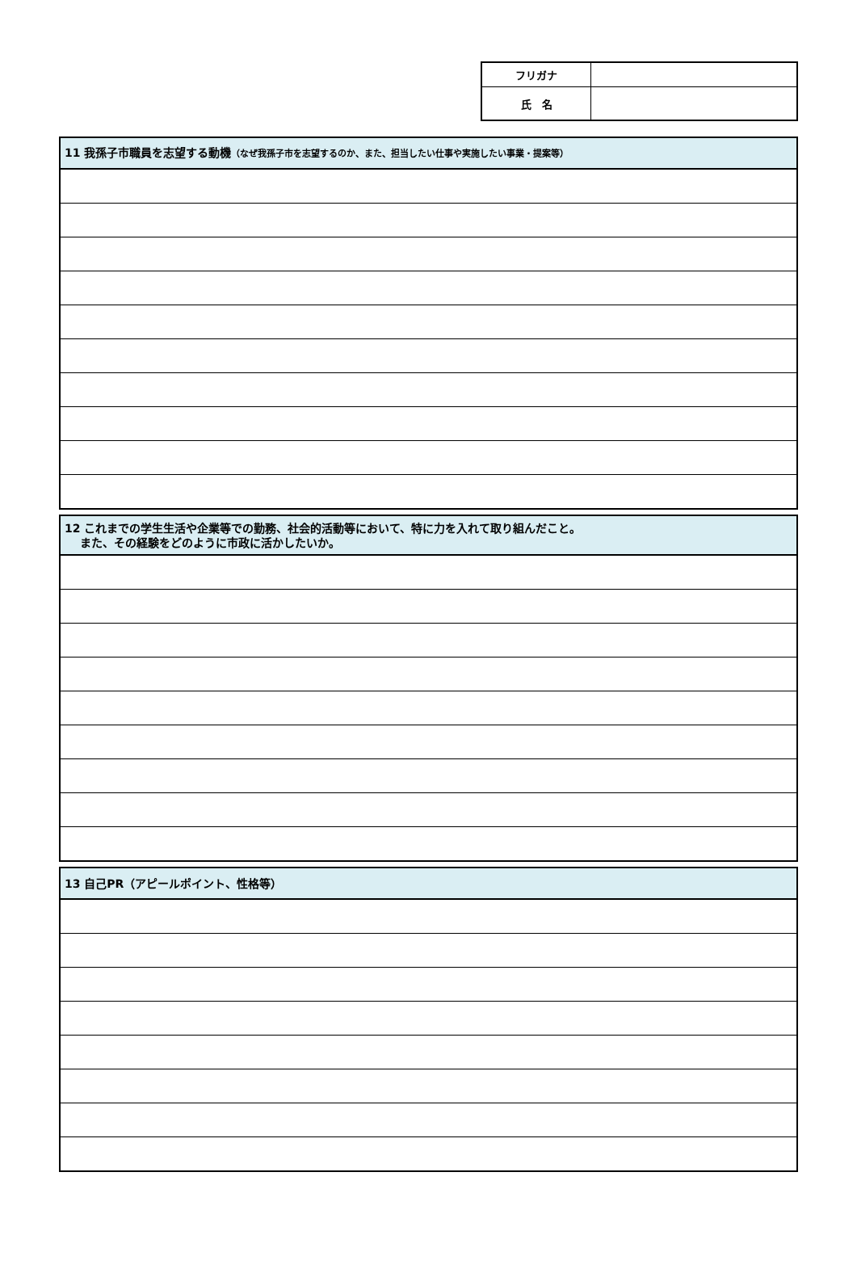| フリガナ | |
| 氏 名 | |
| 11 我孫子市職員を志望する動機 （なぜ我孫子市を志望するのか、また、担当したい仕事や実施したい事業・提案等） |
| --- |
| 12 これまでの学生生活や企業等での勤務、社会的活動等において、特に力を入れて取り組んだこと。 また、その経験をどのように市政に活かしたいか。 |
| --- |
| 13 自己PR（アピールポイント、性格等） |
| --- |